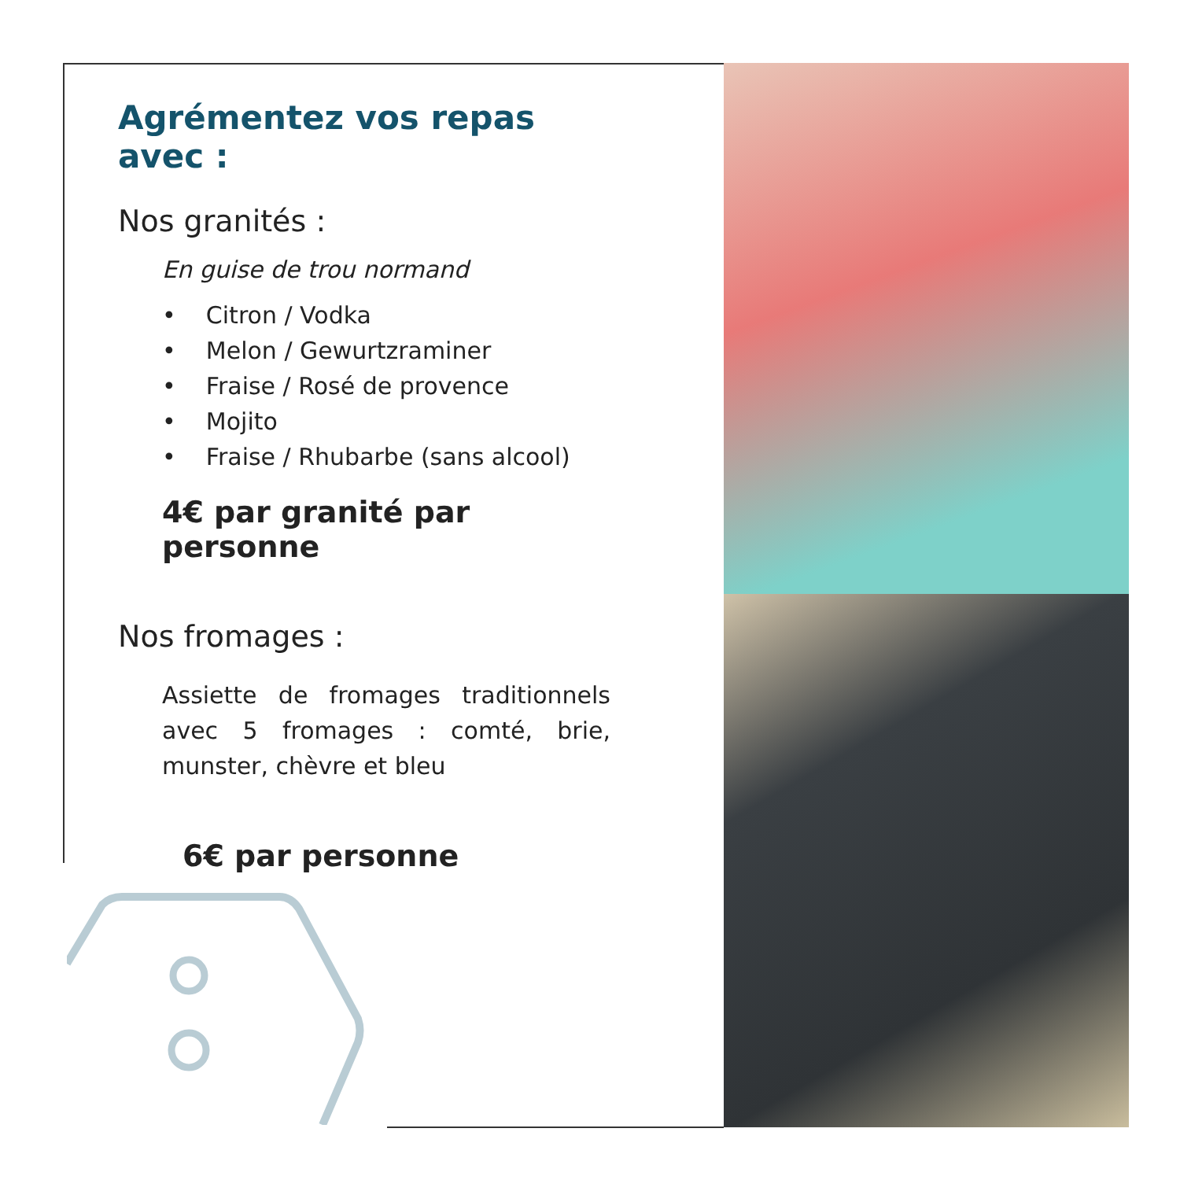Agrémentez vos repas avec :
Nos granités :
En guise de trou normand
• Citron / Vodka
• Melon / Gewurtzraminer
• Fraise / Rosé de provence
• Mojito
• Fraise / Rhubarbe (sans alcool)
4€ par granité par personne
Nos fromages :
Assiette de fromages traditionnels avec 5 fromages : comté, brie, munster, chèvre et bleu
6€ par personne